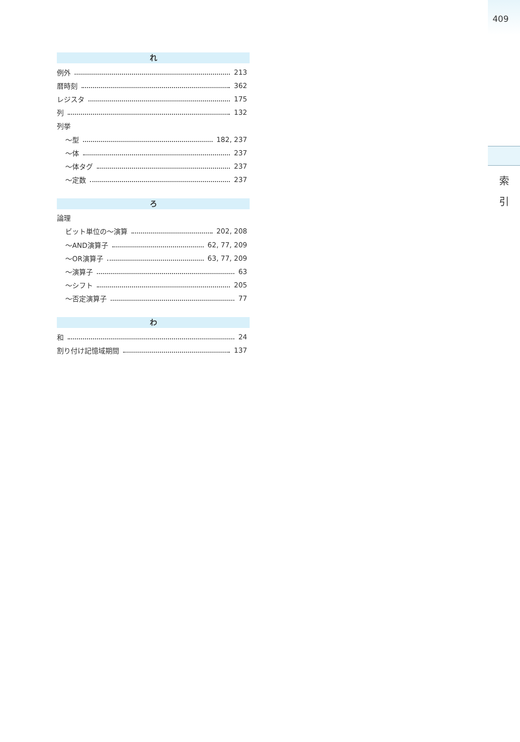409
索
引
れ
例外 213
暦時刻 362
レジスタ 175
列 132
列挙
〜型 182, 237
〜体 237
〜体タグ 237
〜定数 237
ろ
論理
ビット単位の〜演算 202, 208
〜AND演算子 62, 77, 209
〜OR演算子 63, 77, 209
〜演算子 63
〜シフト 205
〜否定演算子 77
わ
和 24
割り付け記憶域期間 137